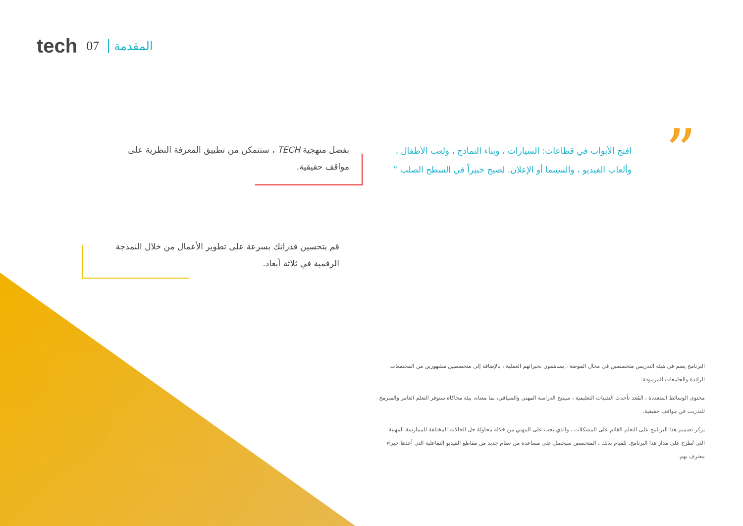tech 07 المقدمة
”
افتح الأبواب في قطاعات: السيارات ، وبناء النماذج ، ولعب الأطفال ، وألعاب الفيديو ، والسينما أو الإعلان. لصبح خبيراً في السطح الصلب ”
بفضل منهجية TECH ، ستتمكن من تطبيق المعرفة النظرية على مواقف حقيقية.
قم بتحسين قدراتك بسرعة على تطوير الأعمال من خلال النمذجة الرقمية في ثلاثة أبعاد.
البرنامج يضم في هيئة التدريس متخصصين في مجال الموضة ، يساهمون بخبراتهم العملية ، بالإضافة إلى متخصصين مشهورين من المجتمعات الرائدة والجامعات المرموقة.
محتوى الوسائط المتعددة ، المُعد بأحدث التقنيات التعليمية ، سيتيح الدراسة المهني والسياقي، بما معناه، بيئة محاكاة ستوفر التعلم الغامر والمبرمج للتدريب في مواقف حقيقية.
يركز تصميم هذا البرنامج على التعلم القائم على المشكلات ، والذي يجب على المهني من خلاله محاولة حل الحالات المختلفة للممارسة المهنية التي تُطرَح على مدار هذا البرنامج. للقيام بذلك ، المتخصص سيحصل على مساعدة من نظام جديد من مقاطع الفيديو التفاعلية التي أعدها خبراء معترف بهم.